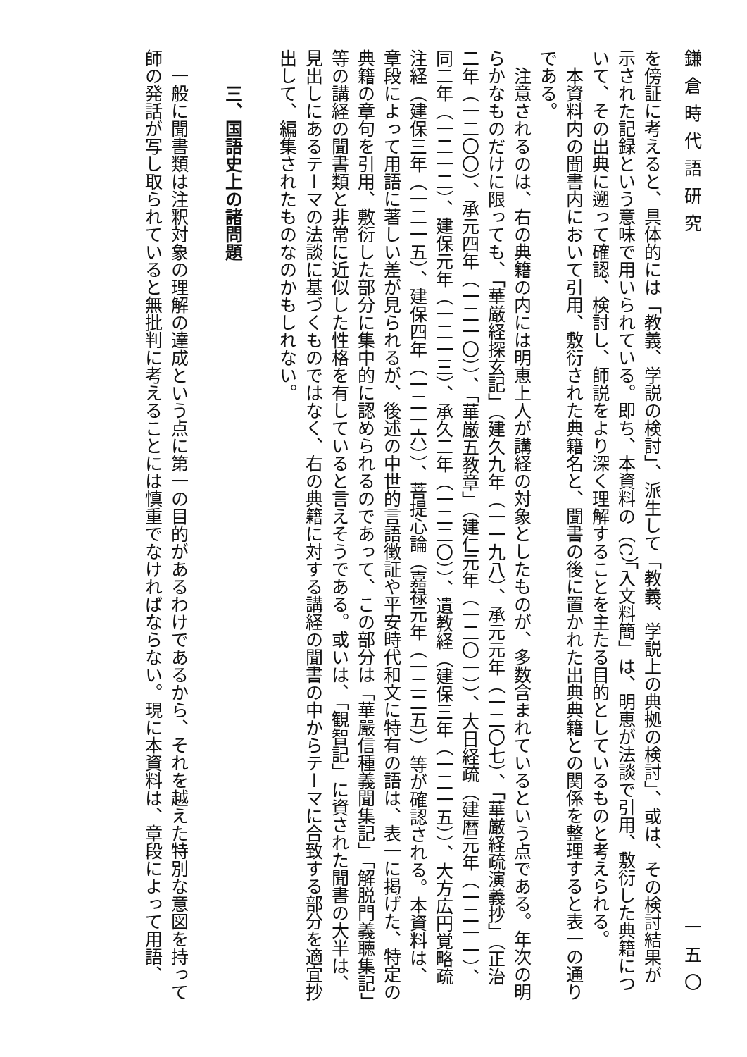鎌倉時代語研究 一五〇
を傍証に考えると、具体的には「教義、学説の検討」、派生して「教義、学説上の典拠の検討」、或は、その検討結果が示された記録という意味で用いられている。即ち、本資料の（C）「入文料簡」は、明恵が法談で引用、敷衍した典籍について、その出典に遡って確認、検討し、師説をより深く理解することを主たる目的としているものと考えられる。
本資料内の聞書内において引用、敷衍された典籍名と、聞書の後に置かれた出典典籍との関係を整理すると表一の通りである。
注意されるのは、右の典籍の内には明恵上人が講経の対象としたものが、多数含まれているという点である。年次の明らかなものだけに限っても、「華厳経探玄記」（建久九年（一一九八）、承元元年（一二〇七）、「華厳経疏演義抄」（正治二年（一二〇〇）、承元四年（一二一〇））、「華厳五教章」（建仁元年（一二〇一））、大日経疏（建暦元年（一二一一）、同二年（一二一二）、建保元年（一二一三）、承久二年（一二二〇））、遺教経（建保三年（一二一五））、大方広円覚略疏注経（建保三年（一二一五）、建保四年（一二一六））、菩提心論（嘉禄元年（一二二五））等が確認される。本資料は、章段によって用語に著しい差が見られるが、後述の中世的言語徴証や平安時代和文に特有の語は、表一に掲げた、特定の典籍の章句を引用、敷衍した部分に集中的に認められるのであって、この部分は「華嚴信種義聞集記」「解脱門義聴集記」等の講経の聞書類と非常に近似した性格を有していると言えそうである。或いは、「観智記」に資された聞書の大半は、見出しにあるテーマの法談に基づくものではなく、右の典籍に対する講経の聞書の中からテーマに合致する部分を適宜抄出して、編集されたものなのかもしれない。
三、国語史上の諸問題
一般に聞書類は注釈対象の理解の達成という点に第一の目的があるわけであるから、それを越えた特別な意図を持って師の発話が写し取られていると無批判に考えることには慎重でなければならない。現に本資料は、章段によって用語、